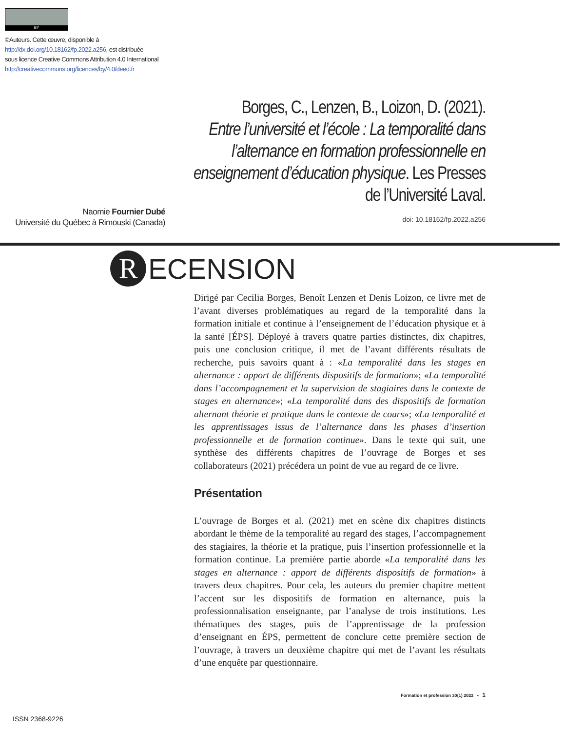BY
©Auteurs. Cette œuvre, disponible à
http://dx.doi.org/10.18162/fp.2022.a256, est distribuée
sous licence Creative Commons Attribution 4.0 International
http://creativecommons.org/licences/by/4.0/deed.fr
Borges, C., Lenzen, B., Loizon, D. (2021).
Entre l’université et l’école : La temporalité dans l’alternance en formation professionnelle en enseignement d’éducation physique. Les Presses de l’Université Laval.
Naomie Fournier Dubé
Université du Québec à Rimouski (Canada)
doi: 10.18162/fp.2022.a256
R ECENSION
Dirigé par Cecilia Borges, Benoît Lenzen et Denis Loizon, ce livre met de l’avant diverses problématiques au regard de la temporalité dans la formation initiale et continue à l’enseignement de l’éducation physique et à la santé [ÉPS]. Déployé à travers quatre parties distinctes, dix chapitres, puis une conclusion critique, il met de l’avant différents résultats de recherche, puis savoirs quant à : «La temporalité dans les stages en alternance : apport de différents dispositifs de formation»; «La temporalité dans l’accompagnement et la supervision de stagiaires dans le contexte de stages en alternance»; «La temporalité dans des dispositifs de formation alternant théorie et pratique dans le contexte de cours»; «La temporalité et les apprentissages issus de l’alternance dans les phases d’insertion professionnelle et de formation continue». Dans le texte qui suit, une synthèse des différents chapitres de l’ouvrage de Borges et ses collaborateurs (2021) précédera un point de vue au regard de ce livre.
Présentation
L’ouvrage de Borges et al. (2021) met en scène dix chapitres distincts abordant le thème de la temporalité au regard des stages, l’accompagnement des stagiaires, la théorie et la pratique, puis l’insertion professionnelle et la formation continue. La première partie aborde «La temporalité dans les stages en alternance : apport de différents dispositifs de formation» à travers deux chapitres. Pour cela, les auteurs du premier chapitre mettent l’accent sur les dispositifs de formation en alternance, puis la professionnalisation enseignante, par l’analyse de trois institutions. Les thématiques des stages, puis de l’apprentissage de la profession d’enseignant en ÉPS, permettent de conclure cette première section de l’ouvrage, à travers un deuxième chapitre qui met de l’avant les résultats d’une enquête par questionnaire.
Formation et profession 30(1) 2022 • 1
ISSN 2368-9226